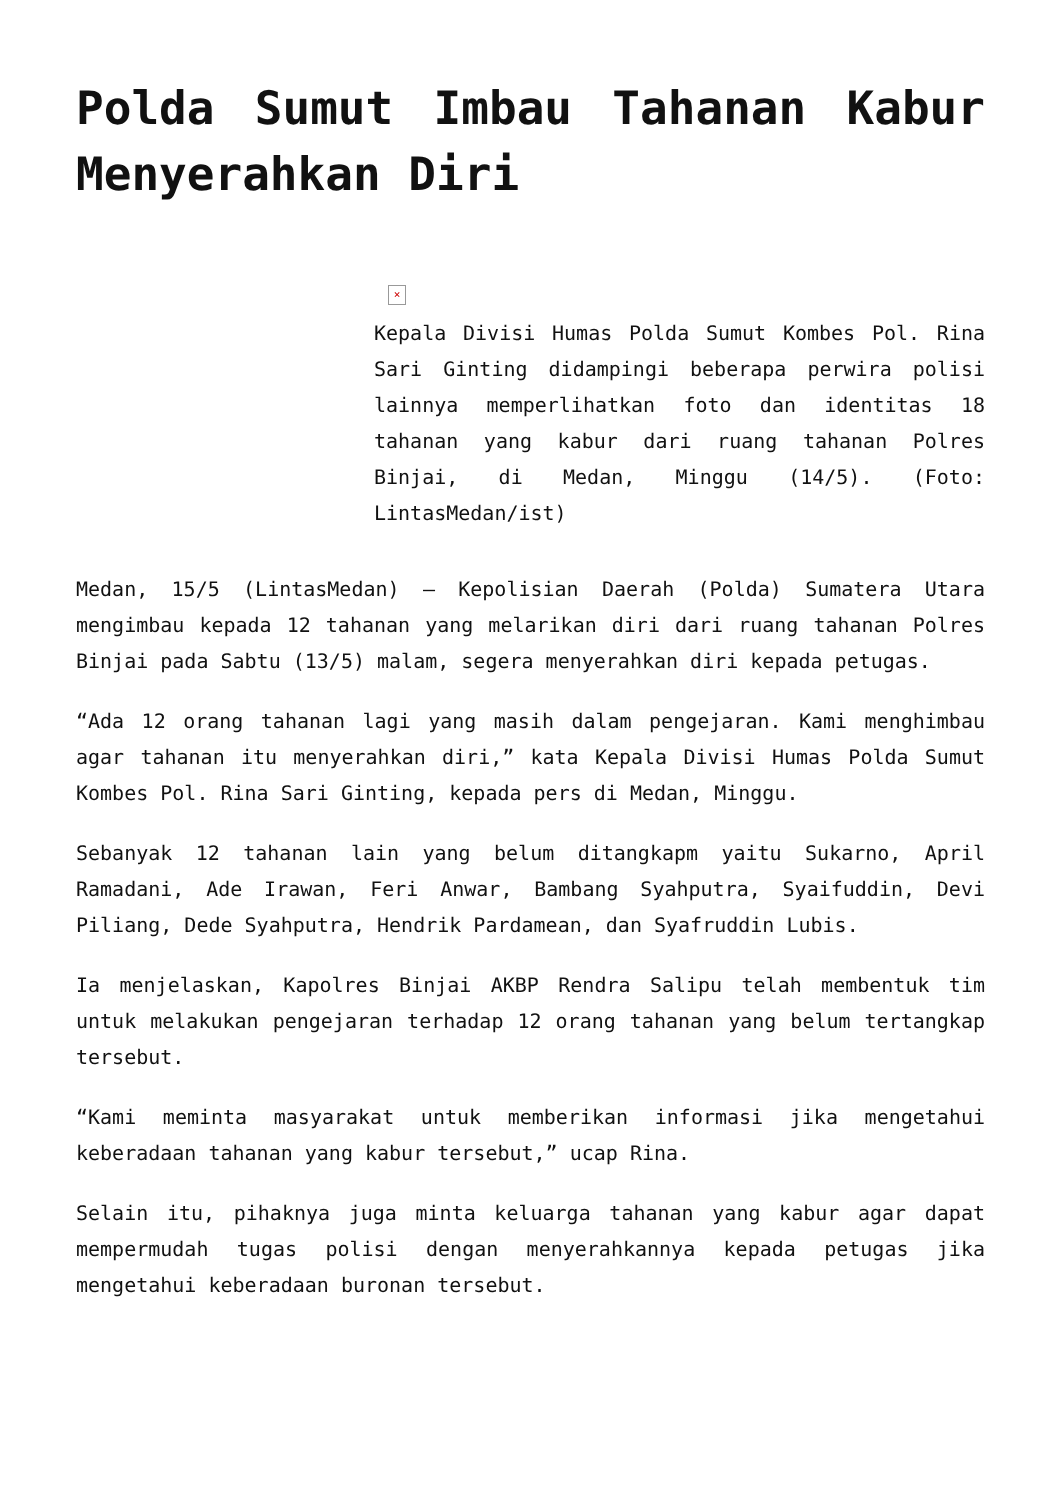Polda Sumut Imbau Tahanan Kabur Menyerahkan Diri
×
Kepala Divisi Humas Polda Sumut Kombes Pol. Rina Sari Ginting didampingi beberapa perwira polisi lainnya memperlihatkan foto dan identitas 18 tahanan yang kabur dari ruang tahanan Polres Binjai, di Medan, Minggu (14/5). (Foto: LintasMedan/ist)
Medan, 15/5 (LintasMedan) – Kepolisian Daerah (Polda) Sumatera Utara mengimbau kepada 12 tahanan yang melarikan diri dari ruang tahanan Polres Binjai pada Sabtu (13/5) malam, segera menyerahkan diri kepada petugas.
“Ada 12 orang tahanan lagi yang masih dalam pengejaran. Kami menghimbau agar tahanan itu menyerahkan diri,” kata Kepala Divisi Humas Polda Sumut Kombes Pol. Rina Sari Ginting, kepada pers di Medan, Minggu.
Sebanyak 12 tahanan lain yang belum ditangkapm yaitu Sukarno, April Ramadani, Ade Irawan, Feri Anwar, Bambang Syahputra, Syaifuddin, Devi Piliang, Dede Syahputra, Hendrik Pardamean, dan Syafruddin Lubis.
Ia menjelaskan, Kapolres Binjai AKBP Rendra Salipu telah membentuk tim untuk melakukan pengejaran terhadap 12 orang tahanan yang belum tertangkap tersebut.
“Kami meminta masyarakat untuk memberikan informasi jika mengetahui keberadaan tahanan yang kabur tersebut,” ucap Rina.
Selain itu, pihaknya juga minta keluarga tahanan yang kabur agar dapat mempermudah tugas polisi dengan menyerahkannya kepada petugas jika mengetahui keberadaan buronan tersebut.